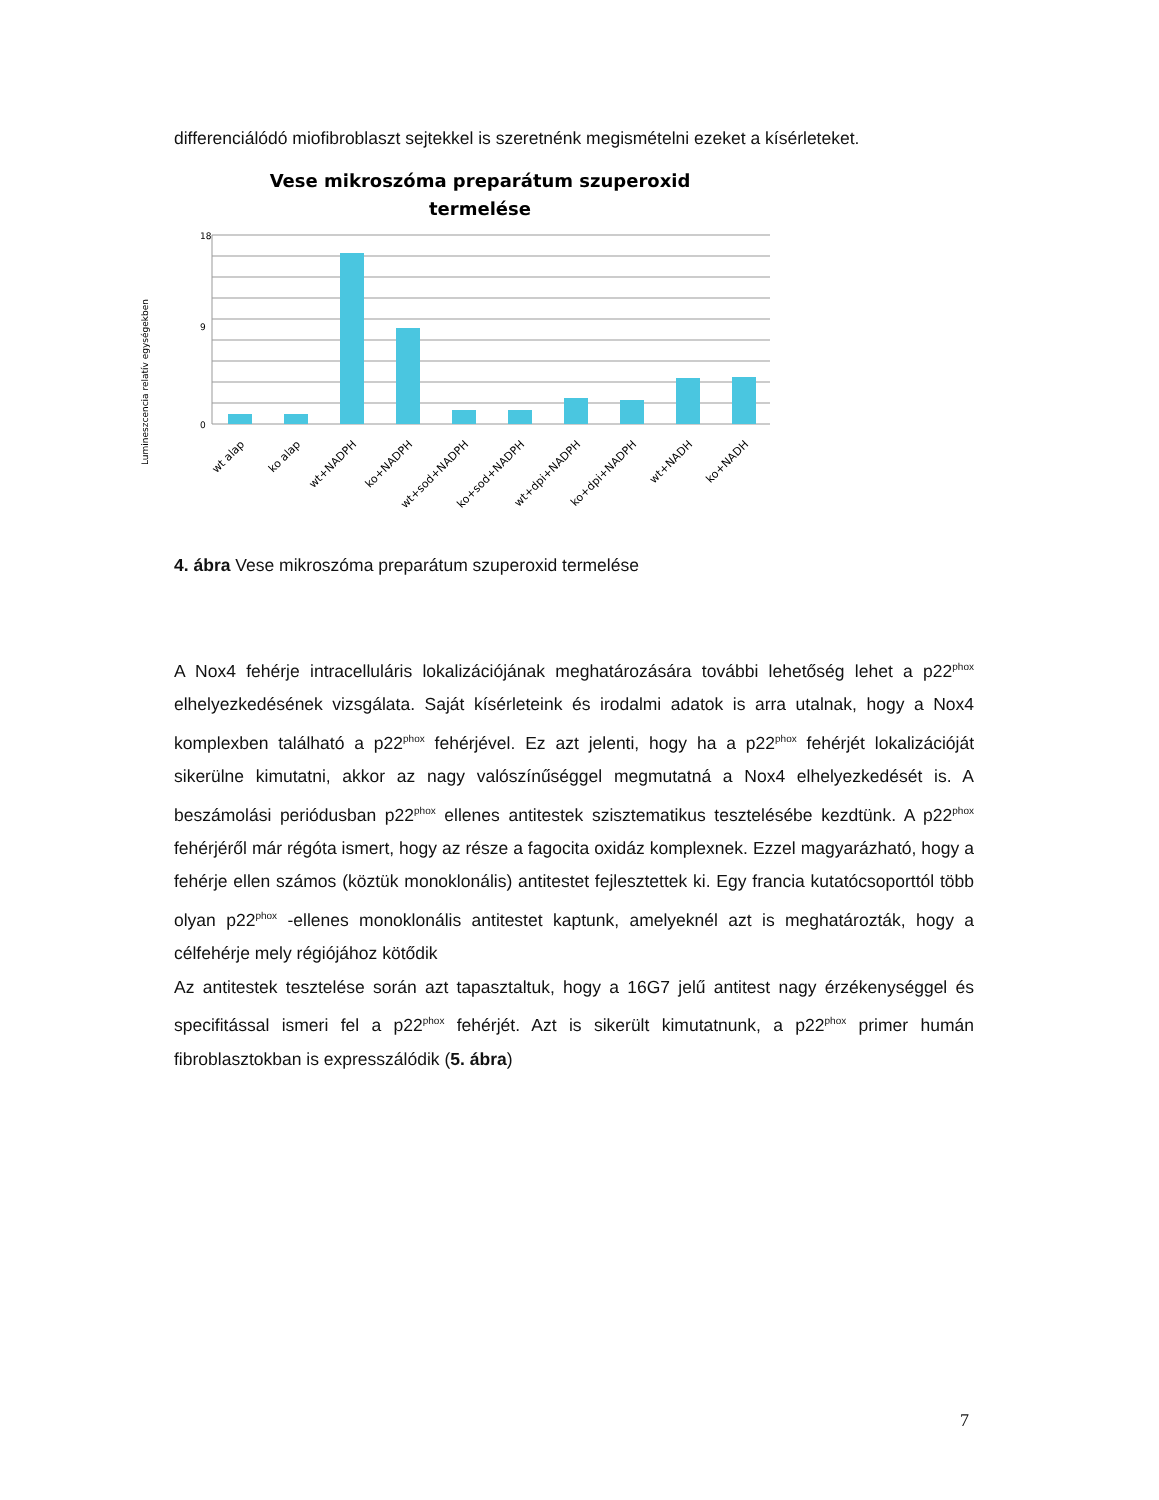differenciálódó miofibroblaszt sejtekkel is szeretnénk megismételni ezeket a kísérleteket.
Vese mikroszóma preparátum szuperoxid
termelése
Lumineszcencia relatív egységekben
18
9
0
wt alap
ko alap
wt+NADPH
ko+NADPH
wt+sod+NADPH
ko+sod+NADPH
wt+dpi+NADPH
ko+dpi+NADPH
wt+NADH
ko+NADH
4. ábra Vese mikroszóma preparátum szuperoxid termelése
A Nox4 fehérje intracelluláris lokalizációjának meghatározására további lehetőség lehet a p22<sup>phox</sup> elhelyezkedésének vizsgálata. Saját kísérleteink és irodalmi adatok is arra utalnak, hogy a Nox4 komplexben található a p22<sup>phox</sup> fehérjével. Ez azt jelenti, hogy ha a p22<sup>phox</sup> fehérjét lokalizációját sikerülne kimutatni, akkor az nagy valószínűséggel megmutatná a Nox4 elhelyezkedését is. A beszámolási periódusban p22<sup>phox</sup> ellenes antitestek szisztematikus tesztelésébe kezdtünk. A p22<sup>phox</sup> fehérjéről már régóta ismert, hogy az része a fagocita oxidáz komplexnek. Ezzel magyarázható, hogy a fehérje ellen számos (köztük monoklonális) antitestet fejlesztettek ki. Egy francia kutatócsoporttól több olyan p22<sup>phox</sup> -ellenes monoklonális antitestet kaptunk, amelyeknél azt is meghatározták, hogy a célfehérje mely régiójához kötődik
Az antitestek tesztelése során azt tapasztaltuk, hogy a 16G7 jelű antitest nagy érzékenységgel és specifitással ismeri fel a p22<sup>phox</sup> fehérjét. Azt is sikerült kimutatnunk, a p22<sup>phox</sup> primer humán fibroblasztokban is expresszálódik (5. ábra)
7